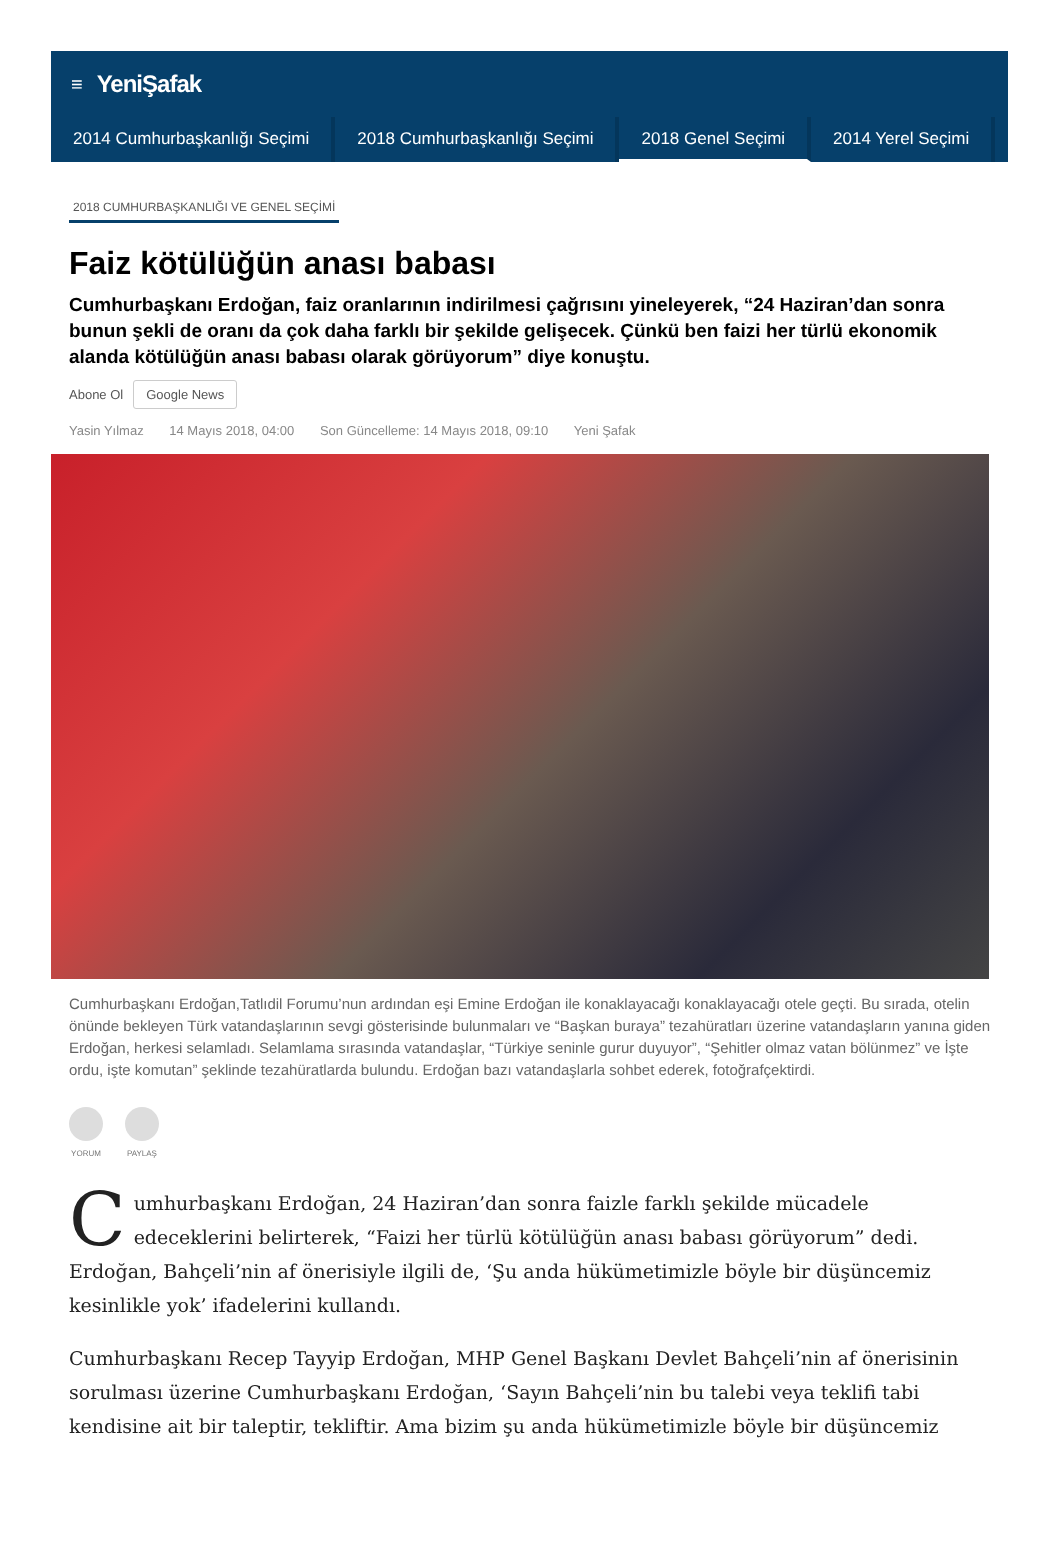≡ YeniŞafak
2014 Cumhurbaşkanlığı Seçimi 2018 Cumhurbaşkanlığı Seçimi 2018 Genel Seçimi 2014 Yerel Seçimi
2018 CUMHURBAŞKANLIĞI VE GENEL SEÇİMİ
Faiz kötülüğün anası babası
Cumhurbaşkanı Erdoğan, faiz oranlarının indirilmesi çağrısını yineleyerek, “24 Haziran’dan sonra bunun şekli de oranı da çok daha farklı bir şekilde gelişecek. Çünkü ben faizi her türlü ekonomik alanda kötülüğün anası babası olarak görüyorum” diye konuştu.
Abone Ol Google News
Yasin Yılmaz 14 Mayıs 2018, 04:00 Son Güncelleme: 14 Mayıs 2018, 09:10 Yeni Şafak
Cumhurbaşkanı Erdoğan,Tatlıdil Forumu’nun ardından eşi Emine Erdoğan ile konaklayacağı konaklayacağı otele geçti. Bu sırada, otelin önünde bekleyen Türk vatandaşlarının sevgi gösterisinde bulunmaları ve “Başkan buraya” tezahüratları üzerine vatandaşların yanına giden Erdoğan, herkesi selamladı. Selamlama sırasında vatandaşlar, “Türkiye seninle gurur duyuyor”, “Şehitler olmaz vatan bölünmez” ve İşte ordu, işte komutan” şeklinde tezahüratlarda bulundu. Erdoğan bazı vatandaşlarla sohbet ederek, fotoğrafçektirdi.
YORUM PAYLAŞ
Cumhurbaşkanı Erdoğan, 24 Haziran’dan sonra faizle farklı şekilde mücadele edeceklerini belirterek, “Faizi her türlü kötülüğün anası babası görüyorum” dedi. Erdoğan, Bahçeli’nin af önerisiyle ilgili de, ‘Şu anda hükümetimizle böyle bir düşüncemiz kesinlikle yok’ ifadelerini kullandı.
Cumhurbaşkanı Recep Tayyip Erdoğan, MHP Genel Başkanı Devlet Bahçeli’nin af önerisinin sorulması üzerine Cumhurbaşkanı Erdoğan, ‘Sayın Bahçeli’nin bu talebi veya teklifi tabi kendisine ait bir taleptir, tekliftir. Ama bizim şu anda hükümetimizle böyle bir düşüncemiz